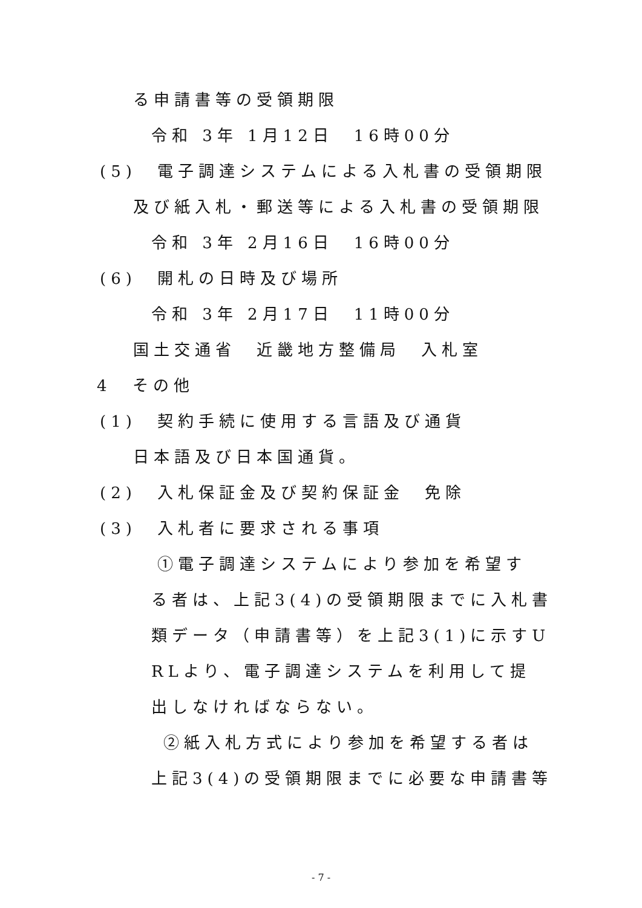る申請書等の受領期限
令和 3年 1月12日　16時00分
(5)　電子調達システムによる入札書の受領期限
及び紙入札・郵送等による入札書の受領期限
令和 3年 2月16日　16時00分
(6)　開札の日時及び場所
令和 3年 2月17日　11時00分
国土交通省　近畿地方整備局　入札室
4　その他
(1)　契約手続に使用する言語及び通貨
日本語及び日本国通貨。
(2)　入札保証金及び契約保証金　免除
(3)　入札者に要求される事項
①電子調達システムにより参加を希望す
る者は、上記3(4)の受領期限までに入札書
類データ（申請書等）を上記3(1)に示すU
RLより、電子調達システムを利用して提
出しなければならない。
②紙入札方式により参加を希望する者は
上記3(4)の受領期限までに必要な申請書等
- 7 -